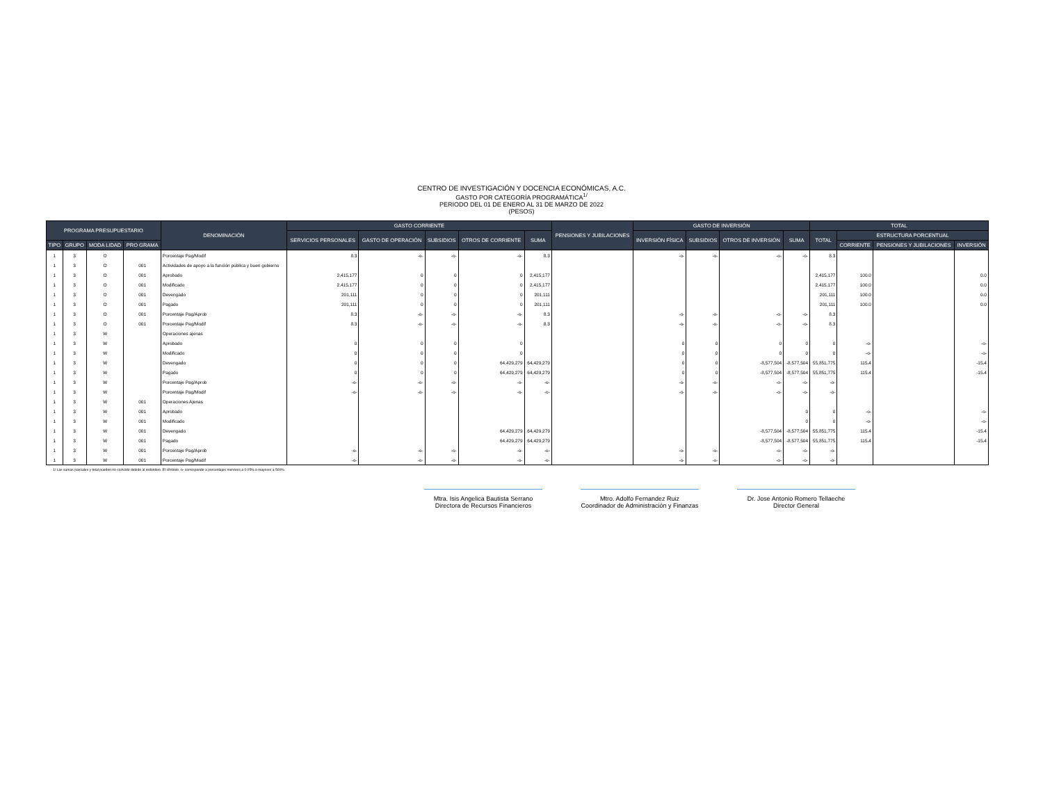CENTRO DE INVESTIGACIÓN Y DOCENCIA ECONÓMICAS, A.C.
GASTO POR CATEGORÍA PROGRAMÁTICA<sup>1/</sup>
PERIODO DEL 01 DE ENERO AL 31 DE MARZO DE 2022
(PESOS)
| PROGRAMA PRESUPUESTARIO | | | | DENOMINACIÓN | GASTO CORRIENTE | | | | | PENSIONES Y JUBILACIONES | GASTO DE INVERSIÓN | | | | TOTAL | | | |
| --- | --- | --- | --- | --- | --- | --- | --- | --- | --- | --- | --- | --- | --- | --- | --- | --- | --- | --- |
| | | | | | SERVICIOS PERSONALES | GASTO DE OPERACIÓN | SUBSIDIOS | OTROS DE CORRIENTE | SUMA | | INVERSIÓN FÍSICA | SUBSIDIOS | OTROS DE INVERSIÓN | SUMA | TOTAL | ESTRUCTURA PORCENTUAL | | |
| TIPO | GRUPO | MODA LIDAD | PRO GRAMA | | | | | | | | | | | | | CORRIENTE | PENSIONES Y JUBILACIONES | INVERSIÓN |
| 1 | 3 | O | | Porcentaje Pag/Modif | 8.3 | -o- | -o- | -o- | 8.3 | | -o- | -o- | -o- | -o- | 8.3 | | | |
| 1 | 3 | O | 001 | Actividades de apoyo a la función pública y buen gobierno | | | | | | | | | | | | | | |
| 1 | 3 | O | 001 | Aprobado | 2,415,177 | 0 | 0 | 0 | 2,415,177 | | | | | | 2,415,177 | 100.0 | | 0.0 |
| 1 | 3 | O | 001 | Modificado | 2,415,177 | 0 | 0 | 0 | 2,415,177 | | | | | | 2,415,177 | 100.0 | | 0.0 |
| 1 | 3 | O | 001 | Devengado | 201,111 | 0 | 0 | 0 | 201,111 | | | | | | 201,111 | 100.0 | | 0.0 |
| 1 | 3 | O | 001 | Pagado | 201,111 | 0 | 0 | 0 | 201,111 | | | | | | 201,111 | 100.0 | | 0.0 |
| 1 | 3 | O | 001 | Porcentaje Pag/Aprob | 8.3 | -o- | -o- | -o- | 8.3 | | -o- | -o- | -o- | -o- | 8.3 | | | |
| 1 | 3 | O | 001 | Porcentaje Pag/Modif | 8.3 | -o- | -o- | -o- | 8.3 | | -o- | -o- | -o- | -o- | 8.3 | | | |
| 1 | 3 | W | | Operaciones ajenas | | | | | | | | | | | | | | |
| 1 | 3 | W | | Aprobado | 0 | 0 | 0 | 0 | | | 0 | 0 | 0 | 0 | 0 | -o- | | -o- |
| 1 | 3 | W | | Modificado | 0 | 0 | 0 | 0 | | | 0 | 0 | 0 | 0 | 0 | -o- | | -o- |
| 1 | 3 | W | | Devengado | 0 | 0 | 0 | 64,429,279 | 64,429,279 | | 0 | 0 | -8,577,504 | -8,577,504 | 55,851,775 | 115.4 | | -15.4 |
| 1 | 3 | W | | Pagado | 0 | 0 | 0 | 64,429,279 | 64,429,279 | | 0 | 0 | -8,577,504 | -8,577,504 | 55,851,775 | 115.4 | | -15.4 |
| 1 | 3 | W | | Porcentaje Pag/Aprob | -o- | -o- | -o- | -o- | -o- | | -o- | -o- | -o- | -o- | -o- | | | |
| 1 | 3 | W | | Porcentaje Pag/Modif | -o- | -o- | -o- | -o- | -o- | | -o- | -o- | -o- | -o- | -o- | | | |
| 1 | 3 | W | 001 | Operaciones Ajenas | | | | | | | | | | | | | | |
| 1 | 3 | W | 001 | Aprobado | | | | | | | | | | 0 | 0 | -o- | | -o- |
| 1 | 3 | W | 001 | Modificado | | | | | | | | | | 0 | 0 | -o- | | -o- |
| 1 | 3 | W | 001 | Devengado | | | | 64,429,279 | 64,429,279 | | | | -8,577,504 | -8,577,504 | 55,851,775 | 115.4 | | -15.4 |
| 1 | 3 | W | 001 | Pagado | | | | 64,429,279 | 64,429,279 | | | | -8,577,504 | -8,577,504 | 55,851,775 | 115.4 | | -15.4 |
| 1 | 3 | W | 001 | Porcentaje Pag/Aprob | -o- | -o- | -o- | -o- | -o- | | -o- | -o- | -o- | -o- | -o- | | | |
| 1 | 3 | W | 001 | Porcentaje Pag/Modif | -o- | -o- | -o- | -o- | -o- | | -o- | -o- | -o- | -o- | -o- | | | |
1/ Las sumas parciales y total pueden no coincidir debido al redondeo. El símbolo -o- corresponde a porcentajes menores a 0.05% o mayores a 500%.
Mtra. Isis Angelica Bautista Serrano
Directora de Recursos Financieros
Mtro. Adolfo Fernandez Ruiz
Coordinador de Administración y Finanzas
Dr. Jose Antonio Romero Tellaeche
Director General